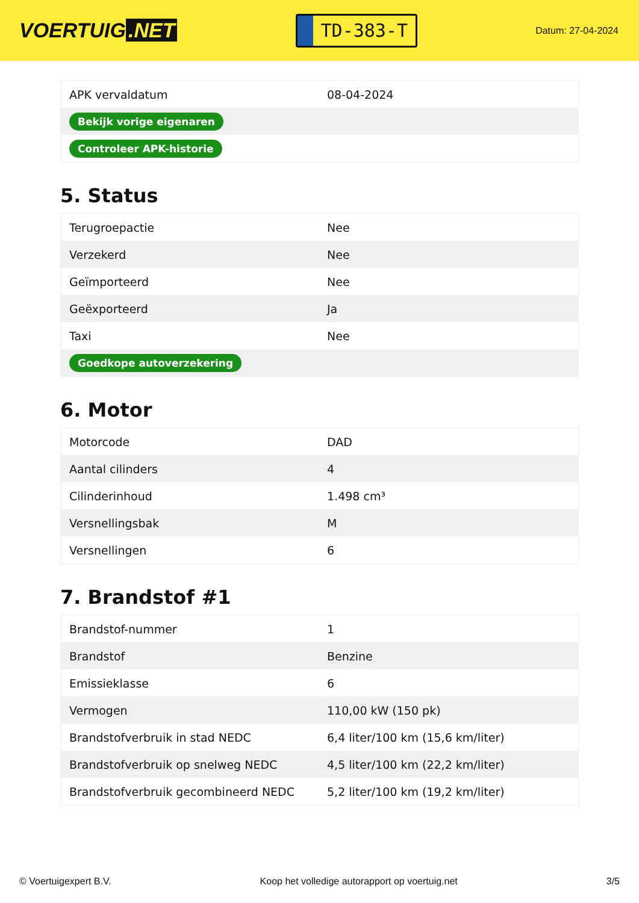VOERTUIG.NET
TD-383-T
Datum: 27-04-2024
| APK vervaldatum | 08-04-2024 |
| Bekijk vorige eigenaren | |
| Controleer APK-historie | |
5. Status
| Terugroepactie | Nee |
| Verzekerd | Nee |
| Geïmporteerd | Nee |
| Geëxporteerd | Ja |
| Taxi | Nee |
| Goedkope autoverzekering | |
6. Motor
| Motorcode | DAD |
| Aantal cilinders | 4 |
| Cilinderinhoud | 1.498 cm³ |
| Versnellingsbak | M |
| Versnellingen | 6 |
7. Brandstof #1
| Brandstof-nummer | 1 |
| Brandstof | Benzine |
| Emissieklasse | 6 |
| Vermogen | 110,00 kW (150 pk) |
| Brandstofverbruik in stad NEDC | 6,4 liter/100 km (15,6 km/liter) |
| Brandstofverbruik op snelweg NEDC | 4,5 liter/100 km (22,2 km/liter) |
| Brandstofverbruik gecombineerd NEDC | 5,2 liter/100 km (19,2 km/liter) |
© Voertuigexpert B.V. Koop het volledige autorapport op voertuig.net 3/5